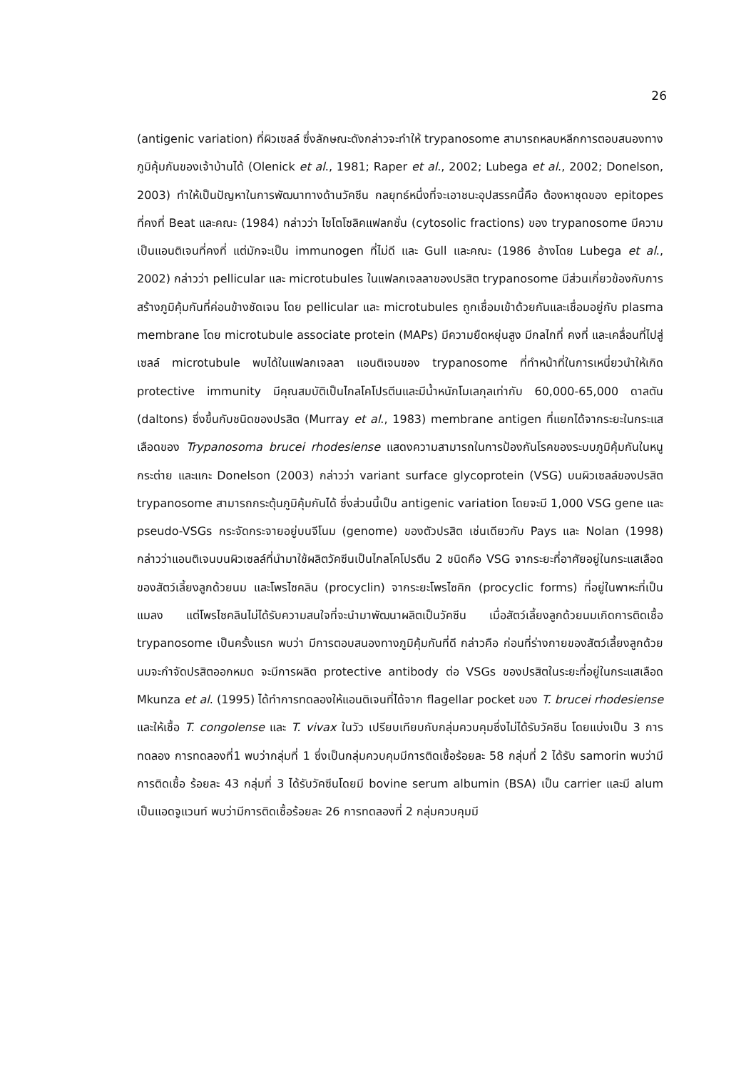26
(antigenic variation) ที่ผิวเซลล์ ซึ่งลักษณะดังกล่าวจะทำให้ trypanosome สามารถหลบหลีกการตอบสนองทางภูมิคุ้มกันของเจ้าบ้านได้ (Olenick et al., 1981; Raper et al., 2002; Lubega et al., 2002; Donelson, 2003) ทำให้เป็นปัญหาในการพัฒนาทางด้านวัคซีน กลยุทธ์หนึ่งที่จะเอาชนะอุปสรรคนี้คือ ต้องหาชุดของ epitopes ที่คงที่ Beat และคณะ (1984) กล่าวว่า ไซโตโซลิคแฟลกชั่น (cytosolic fractions) ของ trypanosome มีความเป็นแอนติเจนที่คงที่ แต่มักจะเป็น immunogen ที่ไม่ดี และ Gull และคณะ (1986 อ้างโดย Lubega et al., 2002) กล่าวว่า pellicular และ microtubules ในแฟลกเจลลาของปรสิต trypanosome มีส่วนเกี่ยวข้องกับการสร้างภูมิคุ้มกันที่ค่อนข้างชัดเจน โดย pellicular และ microtubules ถูกเชื่อมเข้าด้วยกันและเชื่อมอยู่กับ plasma membrane โดย microtubule associate protein (MAPs) มีความยืดหยุ่นสูง มีกลไกที่ คงที่ และเคลื่อนที่ไปสู่เซลล์ microtubule พบได้ในแฟลกเจลลา แอนติเจนของ trypanosome ที่ทำหน้าที่ในการเหนี่ยวนำให้เกิด protective immunity มีคุณสมบัติเป็นไกลโคโปรตีนและมีน้ำหนักโมเลกุลเท่ากับ 60,000-65,000 ดาลตัน (daltons) ซึ่งขึ้นกับชนิดของปรสิต (Murray et al., 1983) membrane antigen ที่แยกได้จากระยะในกระแสเลือดของ Trypanosoma brucei rhodesiense แสดงความสามารถในการป้องกันโรคของระบบภูมิคุ้มกันในหนู กระต่าย และแกะ Donelson (2003) กล่าวว่า variant surface glycoprotein (VSG) บนผิวเซลล์ของปรสิต trypanosome สามารถกระตุ้นภูมิคุ้มกันได้ ซึ่งส่วนนี้เป็น antigenic variation โดยจะมี 1,000 VSG gene และ pseudo-VSGs กระจัดกระจายอยู่บนจีโนม (genome) ของตัวปรสิต เช่นเดียวกับ Pays และ Nolan (1998) กล่าวว่าแอนติเจนบนผิวเซลล์ที่นำมาใช้ผลิตวัคซีนเป็นไกลโคโปรตีน 2 ชนิดคือ VSG จากระยะที่อาศัยอยู่ในกระแสเลือดของสัตว์เลี้ยงลูกด้วยนม และโพรไซคลิน (procyclin) จากระยะโพรไซคิก (procyclic forms) ที่อยู่ในพาหะที่เป็นแมลง แต่โพรไซคลินไม่ได้รับความสนใจที่จะนำมาพัฒนาผลิตเป็นวัคซีน เมื่อสัตว์เลี้ยงลูกด้วยนมเกิดการติดเชื้อ trypanosome เป็นครั้งแรก พบว่า มีการตอบสนองทางภูมิคุ้มกันที่ดี กล่าวคือ ก่อนที่ร่างกายของสัตว์เลี้ยงลูกด้วยนมจะกำจัดปรสิตออกหมด จะมีการผลิต protective antibody ต่อ VSGs ของปรสิตในระยะที่อยู่ในกระแสเลือด Mkunza et al. (1995) ได้ทำการทดลองให้แอนติเจนที่ได้จาก flagellar pocket ของ T. brucei rhodesiense และให้เชื้อ T. congolense และ T. vivax ในวัว เปรียบเทียบกับกลุ่มควบคุมซึ่งไม่ได้รับวัคซีน โดยแบ่งเป็น 3 การทดลอง การทดลองที่1 พบว่ากลุ่มที่ 1 ซึ่งเป็นกลุ่มควบคุมมีการติดเชื้อร้อยละ 58 กลุ่มที่ 2 ได้รับ samorin พบว่ามีการติดเชื้อ ร้อยละ 43 กลุ่มที่ 3 ได้รับวัคซีนโดยมี bovine serum albumin (BSA) เป็น carrier และมี alum เป็นแอดจูแวนท์ พบว่ามีการติดเชื้อร้อยละ 26 การทดลองที่ 2 กลุ่มควบคุมมี